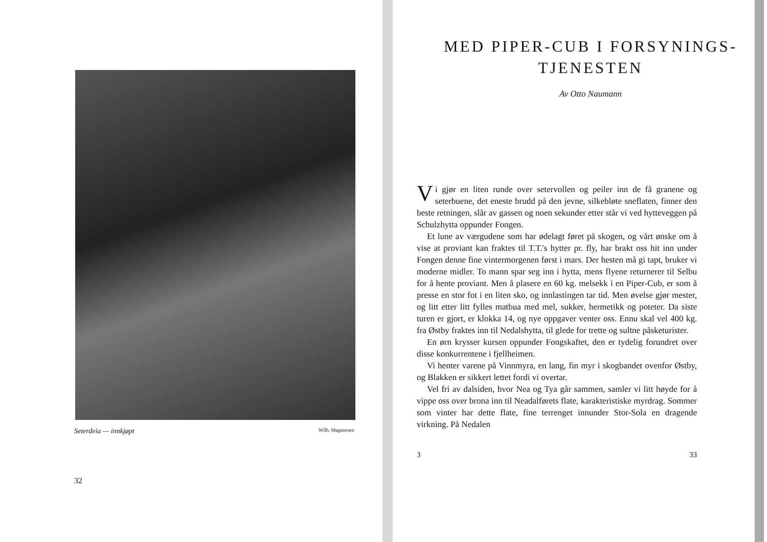Seterdeia — innkjøpt Wilh. Magnussen
32
MED PIPER-CUB I FORSYNINGS-
TJENESTEN
Av Otto Naumann
Vi gjør en liten runde over setervollen og peiler inn de få granene og seterbuene, det eneste brudd på den jevne, silkebløte sneflaten, finner den beste retningen, slår av gassen og noen sekunder etter står vi ved hytteveggen på Schulzhytta oppunder Fongen.
Et lune av værgudene som har ødelagt føret på skogen, og vårt ønske om å vise at proviant kan fraktes til T.T.'s hytter pr. fly, har brakt oss hit inn under Fongen denne fine vintermorgenen først i mars. Der hesten må gi tapt, bruker vi moderne midler. To mann spar seg inn i hytta, mens flyene returnerer til Selbu for å hente proviant. Men å plasere en 60 kg. melsekk i en Piper-Cub, er som å presse en stor fot i en liten sko, og innlastingen tar tid. Men øvelse gjør mester, og litt etter litt fylles matbua med mel, sukker, hermetikk og poteter. Da siste turen er gjort, er klokka 14, og nye oppgaver venter oss. Ennu skal vel 400 kg. fra Østby fraktes inn til Nedalshytta, til glede for trette og sultne påsketurister.
En ørn krysser kursen oppunder Fongskaftet, den er tydelig forundret over disse konkurrentene i fjellheimen.
Vi henter varene på Vinnmyra, en lang, fin myr i skogbandet ovenfor Østby, og Blakken er sikkert lettet fordi vi overtar.
Vel fri av dalsiden, hvor Nea og Tya går sammen, samler vi litt høyde for å vippe oss over brona inn til Neadalførets flate, karakteristiske myrdrag. Sommer som vinter har dette flate, fine terrenget innunder Stor-Sola en dragende virkning. På Nedalen
3 33